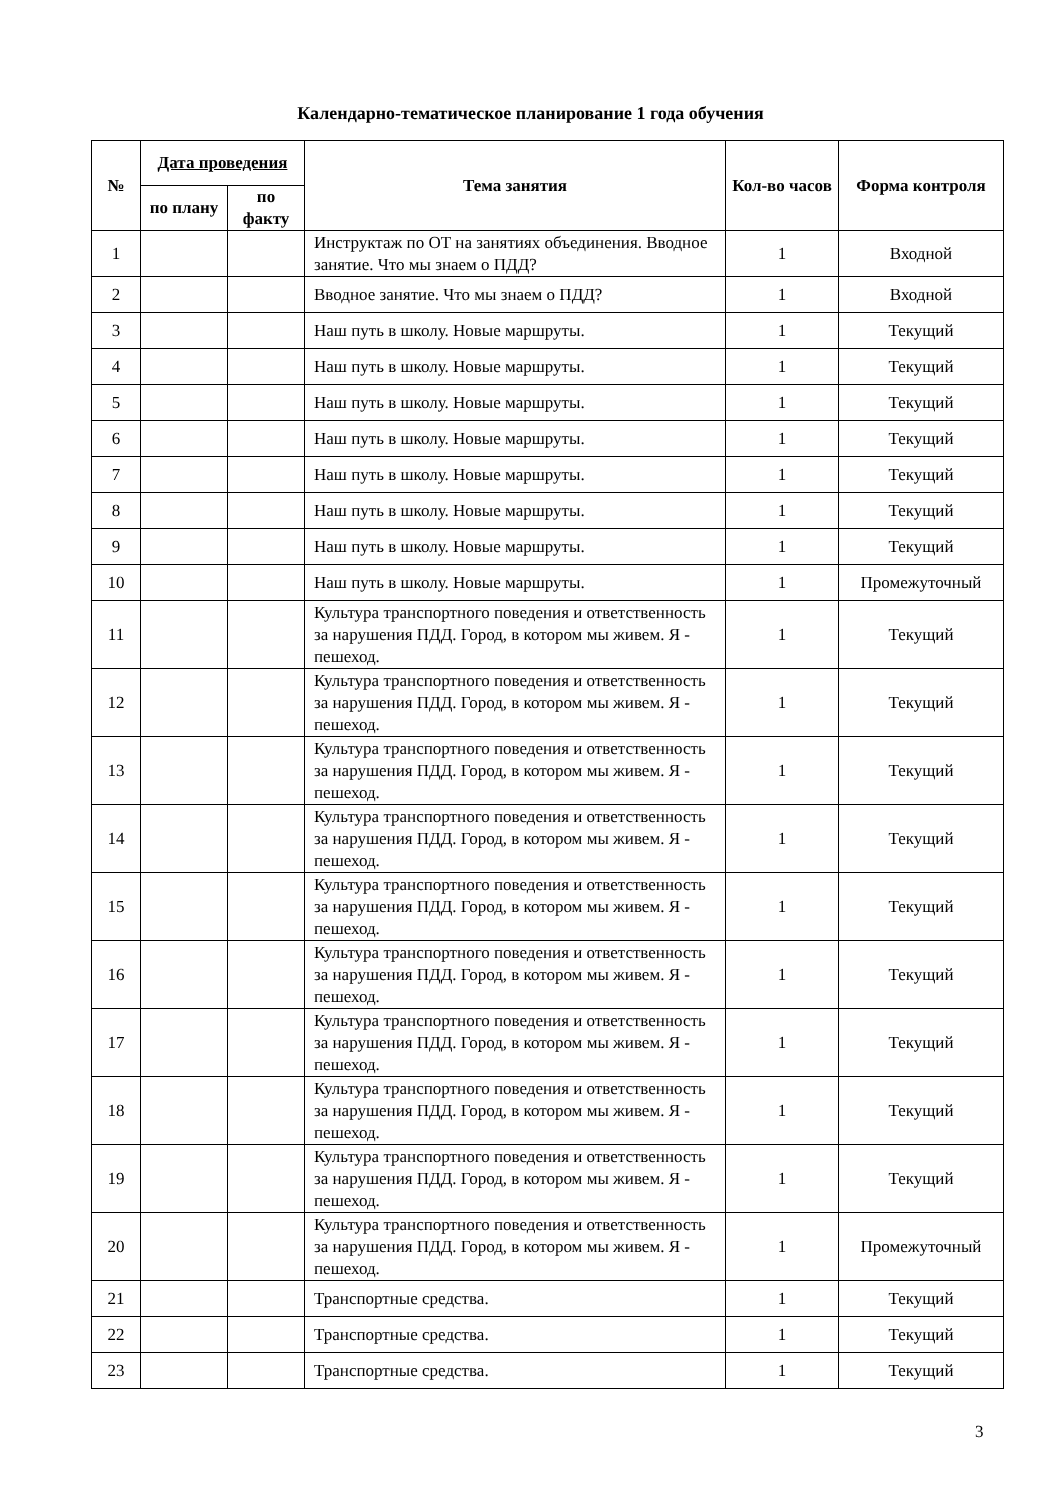Календарно-тематическое планирование 1 года обучения
| № | Дата проведения | | Тема занятия | Кол-во часов | Форма контроля |
| --- | --- | --- | --- | --- | --- |
| | по плану | по факту | | | |
| 1 | | | Инструктаж по ОТ на занятиях объединения. Вводное занятие. Что мы знаем о ПДД? | 1 | Входной |
| 2 | | | Вводное занятие. Что мы знаем о ПДД? | 1 | Входной |
| 3 | | | Наш путь в школу. Новые маршруты. | 1 | Текущий |
| 4 | | | Наш путь в школу. Новые маршруты. | 1 | Текущий |
| 5 | | | Наш путь в школу. Новые маршруты. | 1 | Текущий |
| 6 | | | Наш путь в школу. Новые маршруты. | 1 | Текущий |
| 7 | | | Наш путь в школу. Новые маршруты. | 1 | Текущий |
| 8 | | | Наш путь в школу. Новые маршруты. | 1 | Текущий |
| 9 | | | Наш путь в школу. Новые маршруты. | 1 | Текущий |
| 10 | | | Наш путь в школу. Новые маршруты. | 1 | Промежуточный |
| 11 | | | Культура транспортного поведения и ответственность за нарушения ПДД. Город, в котором мы живем. Я - пешеход. | 1 | Текущий |
| 12 | | | Культура транспортного поведения и ответственность за нарушения ПДД. Город, в котором мы живем. Я - пешеход. | 1 | Текущий |
| 13 | | | Культура транспортного поведения и ответственность за нарушения ПДД. Город, в котором мы живем. Я - пешеход. | 1 | Текущий |
| 14 | | | Культура транспортного поведения и ответственность за нарушения ПДД. Город, в котором мы живем. Я - пешеход. | 1 | Текущий |
| 15 | | | Культура транспортного поведения и ответственность за нарушения ПДД. Город, в котором мы живем. Я - пешеход. | 1 | Текущий |
| 16 | | | Культура транспортного поведения и ответственность за нарушения ПДД. Город, в котором мы живем. Я - пешеход. | 1 | Текущий |
| 17 | | | Культура транспортного поведения и ответственность за нарушения ПДД. Город, в котором мы живем. Я - пешеход. | 1 | Текущий |
| 18 | | | Культура транспортного поведения и ответственность за нарушения ПДД. Город, в котором мы живем. Я - пешеход. | 1 | Текущий |
| 19 | | | Культура транспортного поведения и ответственность за нарушения ПДД. Город, в котором мы живем. Я - пешеход. | 1 | Текущий |
| 20 | | | Культура транспортного поведения и ответственность за нарушения ПДД. Город, в котором мы живем. Я - пешеход. | 1 | Промежуточный |
| 21 | | | Транспортные средства. | 1 | Текущий |
| 22 | | | Транспортные средства. | 1 | Текущий |
| 23 | | | Транспортные средства. | 1 | Текущий |
3